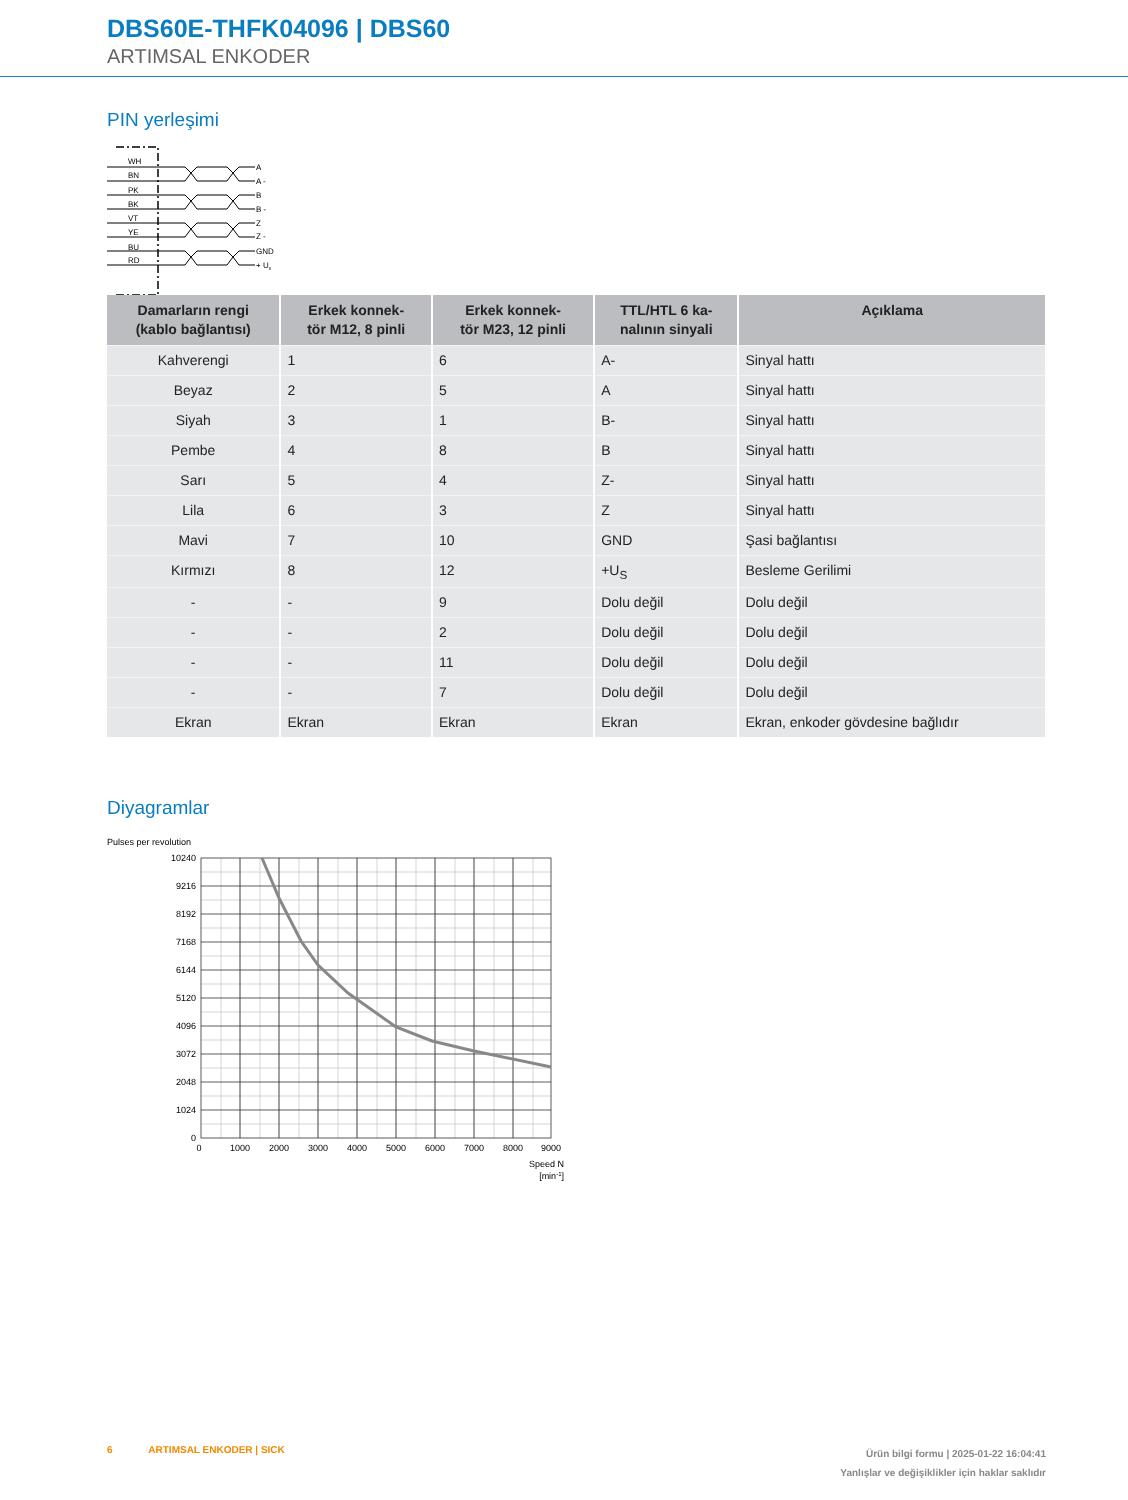DBS60E-THFK04096 | DBS60
ARTIMSAL ENKODER
PIN yerleşimi
WH
BN
PK
BK
VT
YE
BU
RD
A
A -
B
B -
Z
Z -
GND
+ Us
| Damarların rengi (kablo bağlantısı) | Erkek konnek- tör M12, 8 pinli | Erkek konnek- tör M23, 12 pinli | TTL/HTL 6 ka- nalının sinyali | Açıklama |
| --- | --- | --- | --- | --- |
| Kahverengi | 1 | 6 | A- | Sinyal hattı |
| Beyaz | 2 | 5 | A | Sinyal hattı |
| Siyah | 3 | 1 | B- | Sinyal hattı |
| Pembe | 4 | 8 | B | Sinyal hattı |
| Sarı | 5 | 4 | Z- | Sinyal hattı |
| Lila | 6 | 3 | Z | Sinyal hattı |
| Mavi | 7 | 10 | GND | Şasi bağlantısı |
| Kırmızı | 8 | 12 | +U<sub>S</sub> | Besleme Gerilimi |
| - | - | 9 | Dolu değil | Dolu değil |
| - | - | 2 | Dolu değil | Dolu değil |
| - | - | 11 | Dolu değil | Dolu değil |
| - | - | 7 | Dolu değil | Dolu değil |
| Ekran | Ekran | Ekran | Ekran | Ekran, enkoder gövdesine bağlıdır |
Diyagramlar
Pulses per revolution
10240
9216
8192
7168
6144
5120
4096
3072
2048
1024
0
0
1000
2000
3000
4000
5000
6000
7000
8000
9000
Speed N
[min-1]
6 ARTIMSAL ENKODER | SICK
Ürün bilgi formu | 2025-01-22 16:04:41
Yanlışlar ve değişiklikler için haklar saklıdır